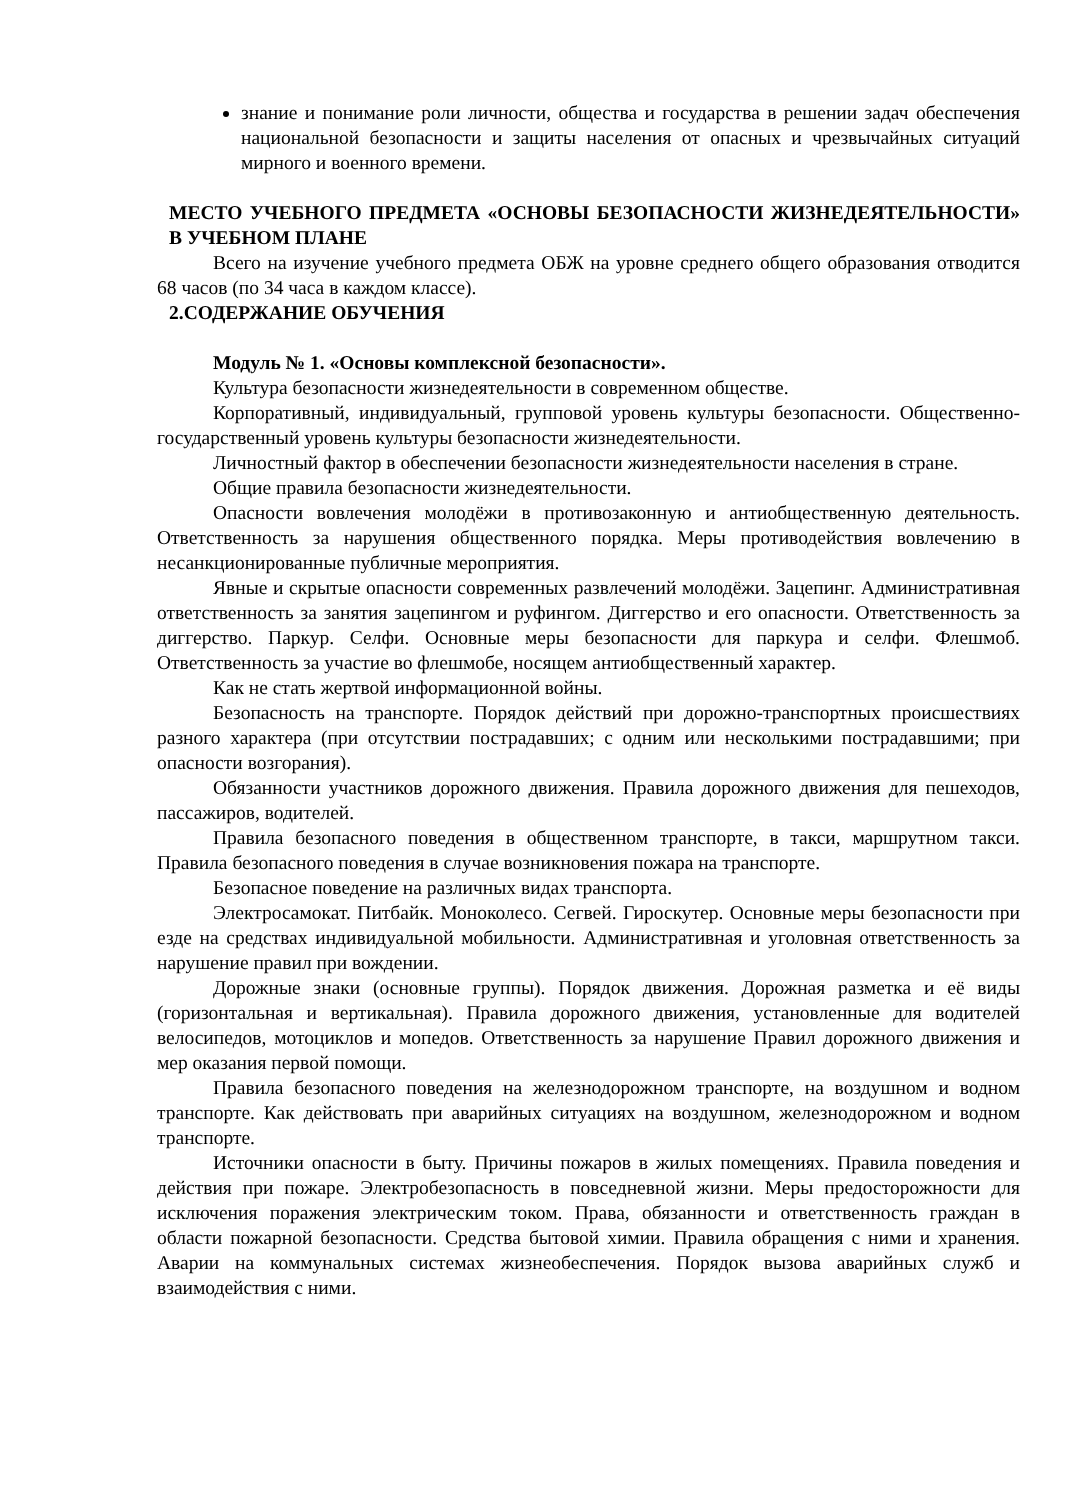знание и понимание роли личности, общества и государства в решении задач обеспечения национальной безопасности и защиты населения от опасных и чрезвычайных ситуаций мирного и военного времени.
МЕСТО УЧЕБНОГО ПРЕДМЕТА «ОСНОВЫ БЕЗОПАСНОСТИ ЖИЗНЕДЕЯТЕЛЬНОСТИ» В УЧЕБНОМ ПЛАНЕ
Всего на изучение учебного предмета ОБЖ на уровне среднего общего образования отводится 68 часов (по 34 часа в каждом классе).
2.СОДЕРЖАНИЕ ОБУЧЕНИЯ
Модуль № 1. «Основы комплексной безопасности».
Культура безопасности жизнедеятельности в современном обществе.
Корпоративный, индивидуальный, групповой уровень культуры безопасности. Общественно-государственный уровень культуры безопасности жизнедеятельности.
Личностный фактор в обеспечении безопасности жизнедеятельности населения в стране.
Общие правила безопасности жизнедеятельности.
Опасности вовлечения молодёжи в противозаконную и антиобщественную деятельность. Ответственность за нарушения общественного порядка. Меры противодействия вовлечению в несанкционированные публичные мероприятия.
Явные и скрытые опасности современных развлечений молодёжи. Зацепинг. Административная ответственность за занятия зацепингом и руфингом. Диггерство и его опасности. Ответственность за диггерство. Паркур. Селфи. Основные меры безопасности для паркура и селфи. Флешмоб. Ответственность за участие во флешмобе, носящем антиобщественный характер.
Как не стать жертвой информационной войны.
Безопасность на транспорте. Порядок действий при дорожно-транспортных происшествиях разного характера (при отсутствии пострадавших; с одним или несколькими пострадавшими; при опасности возгорания).
Обязанности участников дорожного движения. Правила дорожного движения для пешеходов, пассажиров, водителей.
Правила безопасного поведения в общественном транспорте, в такси, маршрутном такси. Правила безопасного поведения в случае возникновения пожара на транспорте.
Безопасное поведение на различных видах транспорта.
Электросамокат. Питбайк. Моноколесо. Сегвей. Гироскутер. Основные меры безопасности при езде на средствах индивидуальной мобильности. Административная и уголовная ответственность за нарушение правил при вождении.
Дорожные знаки (основные группы). Порядок движения. Дорожная разметка и её виды (горизонтальная и вертикальная). Правила дорожного движения, установленные для водителей велосипедов, мотоциклов и мопедов. Ответственность за нарушение Правил дорожного движения и мер оказания первой помощи.
Правила безопасного поведения на железнодорожном транспорте, на воздушном и водном транспорте. Как действовать при аварийных ситуациях на воздушном, железнодорожном и водном транспорте.
Источники опасности в быту. Причины пожаров в жилых помещениях. Правила поведения и действия при пожаре. Электробезопасность в повседневной жизни. Меры предосторожности для исключения поражения электрическим током. Права, обязанности и ответственность граждан в области пожарной безопасности. Средства бытовой химии. Правила обращения с ними и хранения. Аварии на коммунальных системах жизнеобеспечения. Порядок вызова аварийных служб и взаимодействия с ними.